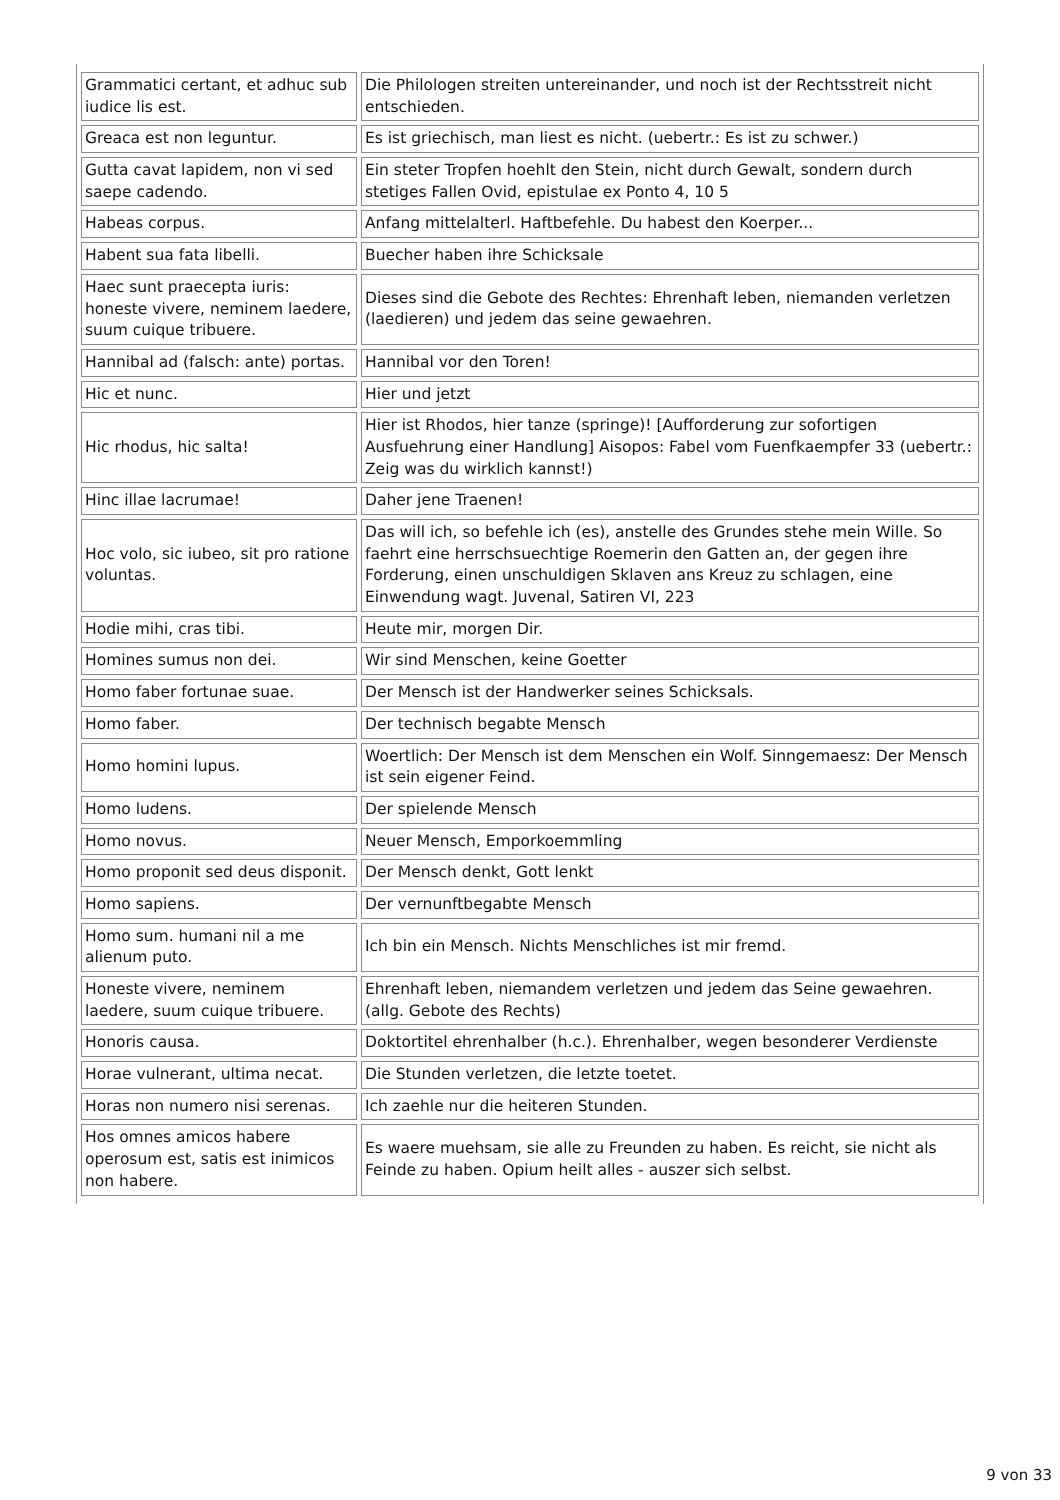| Grammatici certant, et adhuc sub iudice lis est. | Die Philologen streiten untereinander, und noch ist der Rechtsstreit nicht entschieden. |
| Greaca est non leguntur. | Es ist griechisch, man liest es nicht. (uebertr.: Es ist zu schwer.) |
| Gutta cavat lapidem, non vi sed saepe cadendo. | Ein steter Tropfen hoehlt den Stein, nicht durch Gewalt, sondern durch stetiges Fallen Ovid, epistulae ex Ponto 4, 10 5 |
| Habeas corpus. | Anfang mittelalterl. Haftbefehle. Du habest den Koerper... |
| Habent sua fata libelli. | Buecher haben ihre Schicksale |
| Haec sunt praecepta iuris: honeste vivere, neminem laedere, suum cuique tribuere. | Dieses sind die Gebote des Rechtes: Ehrenhaft leben, niemanden verletzen (laedieren) und jedem das seine gewaehren. |
| Hannibal ad (falsch: ante) portas. | Hannibal vor den Toren! |
| Hic et nunc. | Hier und jetzt |
| Hic rhodus, hic salta! | Hier ist Rhodos, hier tanze (springe)! [Aufforderung zur sofortigen Ausfuehrung einer Handlung] Aisopos: Fabel vom Fuenfkaempfer 33 (uebertr.: Zeig was du wirklich kannst!) |
| Hinc illae lacrumae! | Daher jene Traenen! |
| Hoc volo, sic iubeo, sit pro ratione voluntas. | Das will ich, so befehle ich (es), anstelle des Grundes stehe mein Wille. So faehrt eine herrschsuechtige Roemerin den Gatten an, der gegen ihre Forderung, einen unschuldigen Sklaven ans Kreuz zu schlagen, eine Einwendung wagt. Juvenal, Satiren VI, 223 |
| Hodie mihi, cras tibi. | Heute mir, morgen Dir. |
| Homines sumus non dei. | Wir sind Menschen, keine Goetter |
| Homo faber fortunae suae. | Der Mensch ist der Handwerker seines Schicksals. |
| Homo faber. | Der technisch begabte Mensch |
| Homo homini lupus. | Woertlich: Der Mensch ist dem Menschen ein Wolf. Sinngemaesz: Der Mensch ist sein eigener Feind. |
| Homo ludens. | Der spielende Mensch |
| Homo novus. | Neuer Mensch, Emporkoemmling |
| Homo proponit sed deus disponit. | Der Mensch denkt, Gott lenkt |
| Homo sapiens. | Der vernunftbegabte Mensch |
| Homo sum. humani nil a me alienum puto. | Ich bin ein Mensch. Nichts Menschliches ist mir fremd. |
| Honeste vivere, neminem laedere, suum cuique tribuere. | Ehrenhaft leben, niemandem verletzen und jedem das Seine gewaehren. (allg. Gebote des Rechts) |
| Honoris causa. | Doktortitel ehrenhalber (h.c.). Ehrenhalber, wegen besonderer Verdienste |
| Horae vulnerant, ultima necat. | Die Stunden verletzen, die letzte toetet. |
| Horas non numero nisi serenas. | Ich zaehle nur die heiteren Stunden. |
| Hos omnes amicos habere operosum est, satis est inimicos non habere. | Es waere muehsam, sie alle zu Freunden zu haben. Es reicht, sie nicht als Feinde zu haben. Opium heilt alles - auszer sich selbst. |
9 von 33